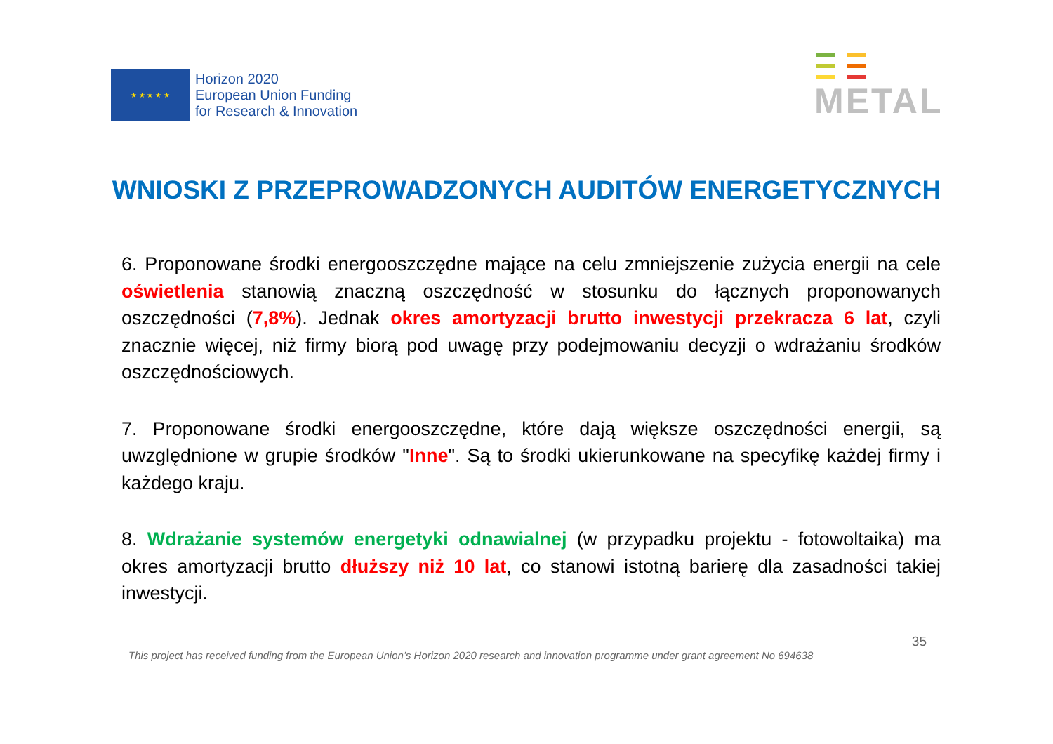★ ★ ★ ★ ★
Horizon 2020
European Union Funding
for Research & Innovation
METAL
WNIOSKI Z PRZEPROWADZONYCH AUDITÓW ENERGETYCZNYCH
6. Proponowane środki energooszczędne mające na celu zmniejszenie zużycia energii na cele oświetlenia stanowią znaczną oszczędność w stosunku do łącznych proponowanych oszczędności (7,8%). Jednak okres amortyzacji brutto inwestycji przekracza 6 lat, czyli znacznie więcej, niż firmy biorą pod uwagę przy podejmowaniu decyzji o wdrażaniu środków oszczędnościowych.
7. Proponowane środki energooszczędne, które dają większe oszczędności energii, są uwzględnione w grupie środków "Inne". Są to środki ukierunkowane na specyfikę każdej firmy i każdego kraju.
8. Wdrażanie systemów energetyki odnawialnej (w przypadku projektu - fotowoltaika) ma okres amortyzacji brutto dłuższy niż 10 lat, co stanowi istotną barierę dla zasadności takiej inwestycji.
This project has received funding from the European Union’s Horizon 2020 research and innovation programme under grant agreement No 694638 35